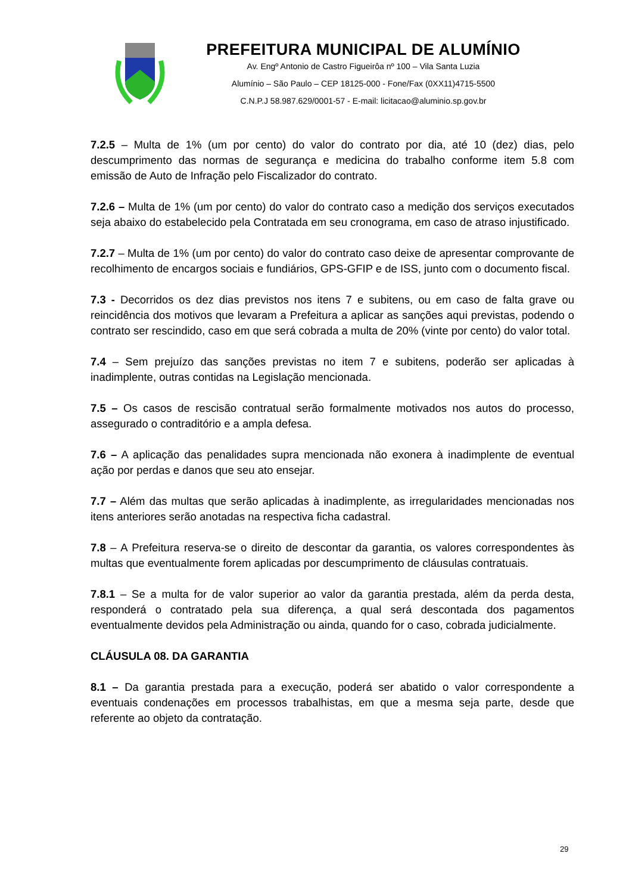PREFEITURA MUNICIPAL DE ALUMÍNIO
Av. Engº Antonio de Castro Figueirôa nº 100 – Vila Santa Luzia
Alumínio – São Paulo – CEP 18125-000 - Fone/Fax (0XX11)4715-5500
C.N.P.J 58.987.629/0001-57 - E-mail: licitacao@aluminio.sp.gov.br
7.2.5 – Multa de 1% (um por cento) do valor do contrato por dia, até 10 (dez) dias, pelo descumprimento das normas de segurança e medicina do trabalho conforme item 5.8 com emissão de Auto de Infração pelo Fiscalizador do contrato.
7.2.6 – Multa de 1% (um por cento) do valor do contrato caso a medição dos serviços executados seja abaixo do estabelecido pela Contratada em seu cronograma, em caso de atraso injustificado.
7.2.7 – Multa de 1% (um por cento) do valor do contrato caso deixe de apresentar comprovante de recolhimento de encargos sociais e fundiários, GPS-GFIP e de ISS, junto com o documento fiscal.
7.3 - Decorridos os dez dias previstos nos itens 7 e subitens, ou em caso de falta grave ou reincidência dos motivos que levaram a Prefeitura a aplicar as sanções aqui previstas, podendo o contrato ser rescindido, caso em que será cobrada a multa de 20% (vinte por cento) do valor total.
7.4 – Sem prejuízo das sanções previstas no item 7 e subitens, poderão ser aplicadas à inadimplente, outras contidas na Legislação mencionada.
7.5 – Os casos de rescisão contratual serão formalmente motivados nos autos do processo, assegurado o contraditório e a ampla defesa.
7.6 – A aplicação das penalidades supra mencionada não exonera à inadimplente de eventual ação por perdas e danos que seu ato ensejar.
7.7 – Além das multas que serão aplicadas à inadimplente, as irregularidades mencionadas nos itens anteriores serão anotadas na respectiva ficha cadastral.
7.8 – A Prefeitura reserva-se o direito de descontar da garantia, os valores correspondentes às multas que eventualmente forem aplicadas por descumprimento de cláusulas contratuais.
7.8.1 – Se a multa for de valor superior ao valor da garantia prestada, além da perda desta, responderá o contratado pela sua diferença, a qual será descontada dos pagamentos eventualmente devidos pela Administração ou ainda, quando for o caso, cobrada judicialmente.
CLÁUSULA 08. DA GARANTIA
8.1 – Da garantia prestada para a execução, poderá ser abatido o valor correspondente a eventuais condenações em processos trabalhistas, em que a mesma seja parte, desde que referente ao objeto da contratação.
29